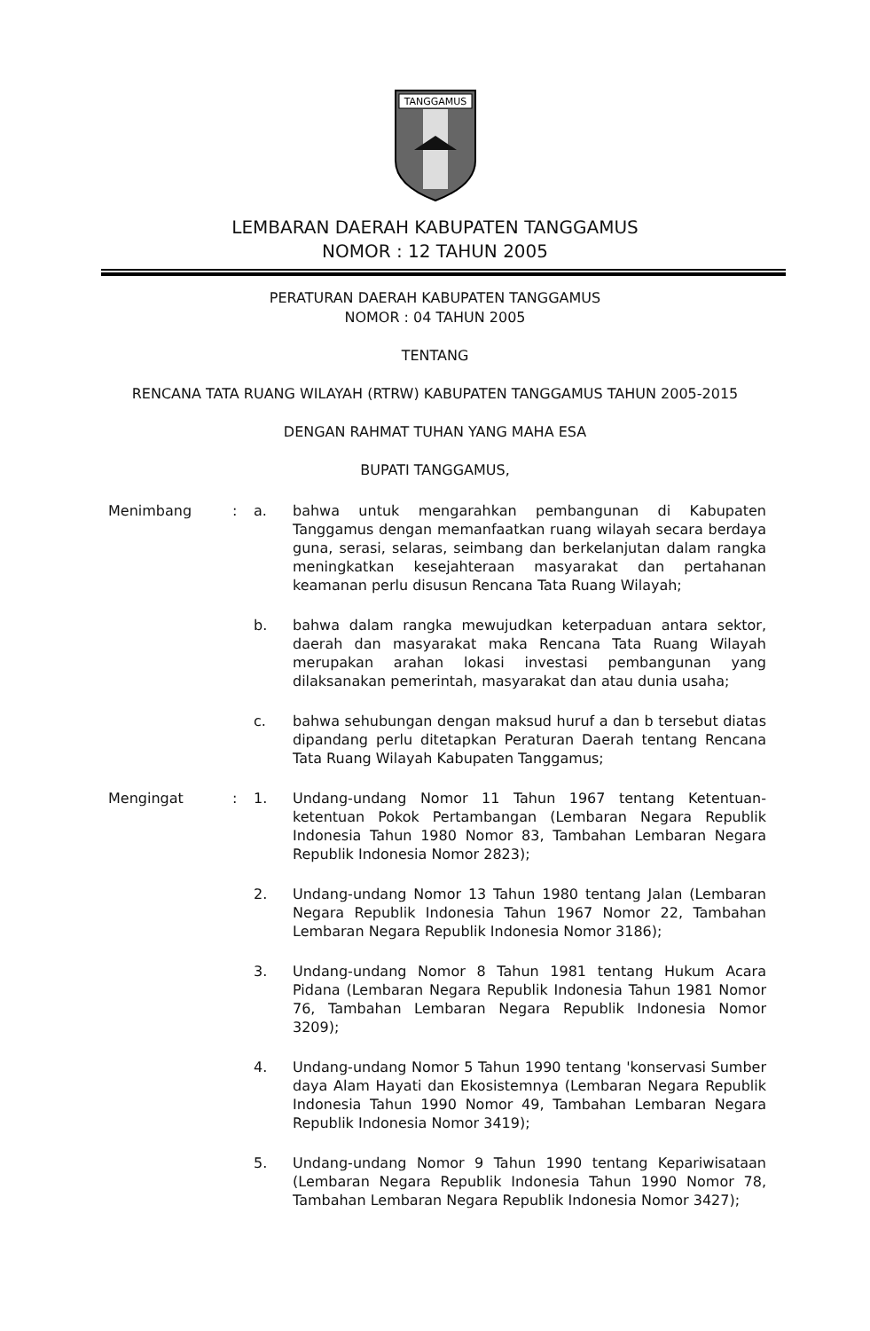TANGGAMUS
LEMBARAN DAERAH KABUPATEN TANGGAMUS
NOMOR : 12 TAHUN 2005
PERATURAN DAERAH KABUPATEN TANGGAMUS
NOMOR : 04 TAHUN 2005
TENTANG
RENCANA TATA RUANG WILAYAH (RTRW) KABUPATEN TANGGAMUS TAHUN 2005-2015
DENGAN RAHMAT TUHAN YANG MAHA ESA
BUPATI TANGGAMUS,
Menimbang : a. bahwa untuk mengarahkan pembangunan di Kabupaten Tanggamus dengan memanfaatkan ruang wilayah secara berdaya guna, serasi, selaras, seimbang dan berkelanjutan dalam rangka meningkatkan kesejahteraan masyarakat dan pertahanan keamanan perlu disusun Rencana Tata Ruang Wilayah;
b. bahwa dalam rangka mewujudkan keterpaduan antara sektor, daerah dan masyarakat maka Rencana Tata Ruang Wilayah merupakan arahan lokasi investasi pembangunan yang dilaksanakan pemerintah, masyarakat dan atau dunia usaha;
c. bahwa sehubungan dengan maksud huruf a dan b tersebut diatas dipandang perlu ditetapkan Peraturan Daerah tentang Rencana Tata Ruang Wilayah Kabupaten Tanggamus;
Mengingat : 1. Undang-undang Nomor 11 Tahun 1967 tentang Ketentuan-ketentuan Pokok Pertambangan (Lembaran Negara Republik Indonesia Tahun 1980 Nomor 83, Tambahan Lembaran Negara Republik Indonesia Nomor 2823);
2. Undang-undang Nomor 13 Tahun 1980 tentang Jalan (Lembaran Negara Republik Indonesia Tahun 1967 Nomor 22, Tambahan Lembaran Negara Republik Indonesia Nomor 3186);
3. Undang-undang Nomor 8 Tahun 1981 tentang Hukum Acara Pidana (Lembaran Negara Republik Indonesia Tahun 1981 Nomor 76, Tambahan Lembaran Negara Republik Indonesia Nomor 3209);
4. Undang-undang Nomor 5 Tahun 1990 tentang 'konservasi Sumber daya Alam Hayati dan Ekosistemnya (Lembaran Negara Republik Indonesia Tahun 1990 Nomor 49, Tambahan Lembaran Negara Republik Indonesia Nomor 3419);
5. Undang-undang Nomor 9 Tahun 1990 tentang Kepariwisataan (Lembaran Negara Republik Indonesia Tahun 1990 Nomor 78, Tambahan Lembaran Negara Republik Indonesia Nomor 3427);